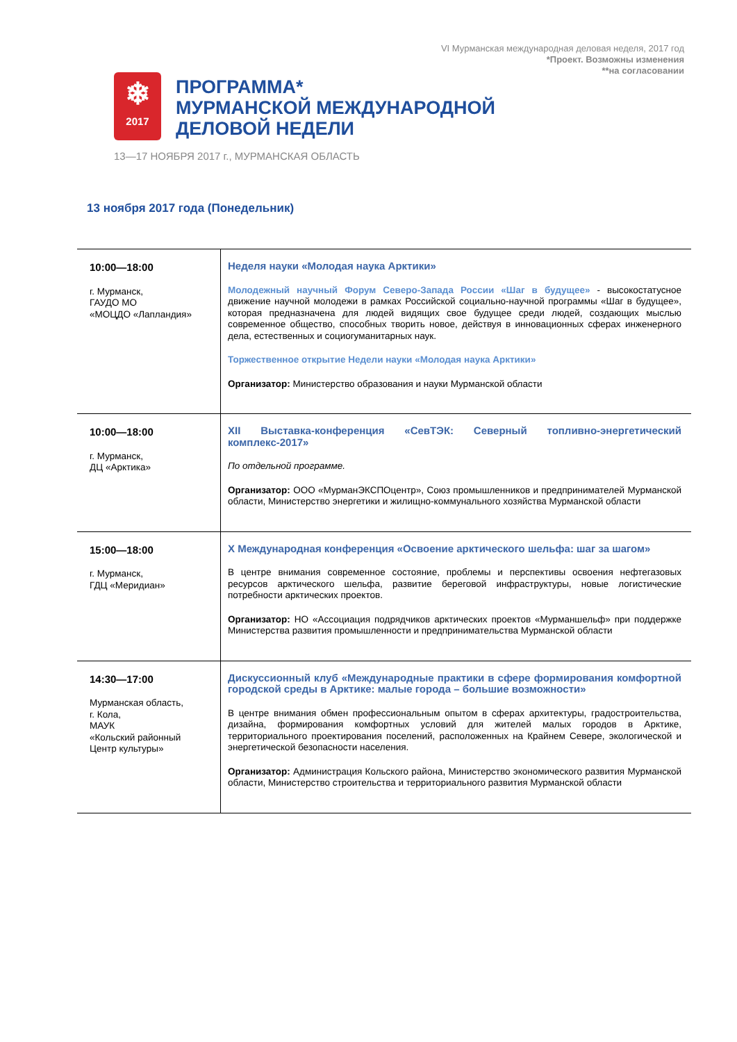VI Мурманская международная деловая неделя, 2017 год
*Проект. Возможны изменения
**на согласовании
❄
2017
ПРОГРАММА*
МУРМАНСКОЙ МЕЖДУНАРОДНОЙ
ДЕЛОВОЙ НЕДЕЛИ
13—17 НОЯБРЯ 2017 г., МУРМАНСКАЯ ОБЛАСТЬ
13 ноября 2017 года (Понедельник)
| 10:00—18:00 г. Мурманск, ГАУДО МО «МОЦДО «Лапландия» | Неделя науки «Молодая наука Арктики» Молодежный научный Форум Северо-Запада России «Шаг в будущее» - высокостатусное движение научной молодежи в рамках Российской социально-научной программы «Шаг в будущее», которая предназначена для людей видящих свое будущее среди людей, создающих мыслью современное общество, способных творить новое, действуя в инновационных сферах инженерного дела, естественных и социогуманитарных наук. Торжественное открытие Недели науки «Молодая наука Арктики» Организатор: Министерство образования и науки Мурманской области |
| 10:00—18:00 г. Мурманск, ДЦ «Арктика» | XII Выставка-конференция «СевТЭК: Северный топливно-энергетический комплекс-2017» По отдельной программе. Организатор: ООО «МурманЭКСПОцентр», Союз промышленников и предпринимателей Мурманской области, Министерство энергетики и жилищно-коммунального хозяйства Мурманской области |
| 15:00—18:00 г. Мурманск, ГДЦ «Меридиан» | X Международная конференция «Освоение арктического шельфа: шаг за шагом» В центре внимания современное состояние, проблемы и перспективы освоения нефтегазовых ресурсов арктического шельфа, развитие береговой инфраструктуры, новые логистические потребности арктических проектов. Организатор: НО «Ассоциация подрядчиков арктических проектов «Мурманшельф» при поддержке Министерства развития промышленности и предпринимательства Мурманской области |
| 14:30—17:00 Мурманская область, г. Кола, МАУК «Кольский районный Центр культуры» | Дискуссионный клуб «Международные практики в сфере формирования комфортной городской среды в Арктике: малые города – большие возможности» В центре внимания обмен профессиональным опытом в сферах архитектуры, градостроительства, дизайна, формирования комфортных условий для жителей малых городов в Арктике, территориального проектирования поселений, расположенных на Крайнем Севере, экологической и энергетической безопасности населения. Организатор: Администрация Кольского района, Министерство экономического развития Мурманской области, Министерство строительства и территориального развития Мурманской области |